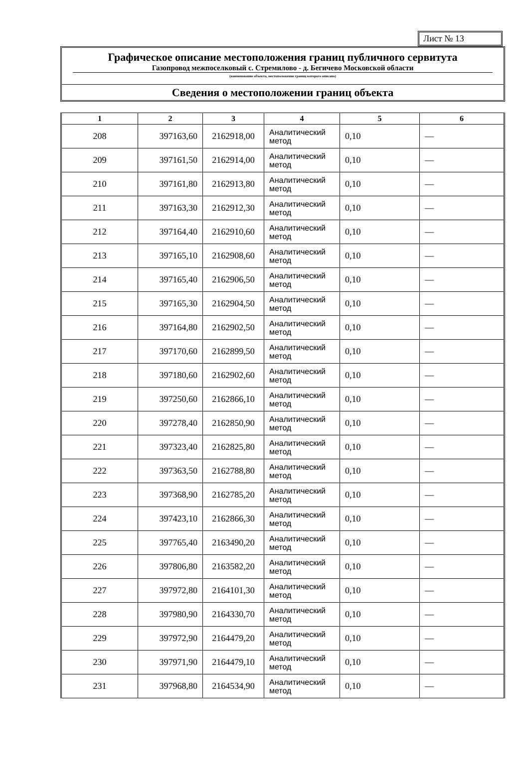Лист № 13
Графическое описание местоположения границ публичного сервитута
Газопровод межпоселковый с. Стремилово - д. Бегичево Московской области
(наименование объекта, местоположение границ которого описано)
Сведения о местоположении границ объекта
| 1 | 2 | 3 | 4 | 5 | 6 |
| --- | --- | --- | --- | --- | --- |
| 208 | 397163,60 | 2162918,00 | Аналитический метод | 0,10 | — |
| 209 | 397161,50 | 2162914,00 | Аналитический метод | 0,10 | — |
| 210 | 397161,80 | 2162913,80 | Аналитический метод | 0,10 | — |
| 211 | 397163,30 | 2162912,30 | Аналитический метод | 0,10 | — |
| 212 | 397164,40 | 2162910,60 | Аналитический метод | 0,10 | — |
| 213 | 397165,10 | 2162908,60 | Аналитический метод | 0,10 | — |
| 214 | 397165,40 | 2162906,50 | Аналитический метод | 0,10 | — |
| 215 | 397165,30 | 2162904,50 | Аналитический метод | 0,10 | — |
| 216 | 397164,80 | 2162902,50 | Аналитический метод | 0,10 | — |
| 217 | 397170,60 | 2162899,50 | Аналитический метод | 0,10 | — |
| 218 | 397180,60 | 2162902,60 | Аналитический метод | 0,10 | — |
| 219 | 397250,60 | 2162866,10 | Аналитический метод | 0,10 | — |
| 220 | 397278,40 | 2162850,90 | Аналитический метод | 0,10 | — |
| 221 | 397323,40 | 2162825,80 | Аналитический метод | 0,10 | — |
| 222 | 397363,50 | 2162788,80 | Аналитический метод | 0,10 | — |
| 223 | 397368,90 | 2162785,20 | Аналитический метод | 0,10 | — |
| 224 | 397423,10 | 2162866,30 | Аналитический метод | 0,10 | — |
| 225 | 397765,40 | 2163490,20 | Аналитический метод | 0,10 | — |
| 226 | 397806,80 | 2163582,20 | Аналитический метод | 0,10 | — |
| 227 | 397972,80 | 2164101,30 | Аналитический метод | 0,10 | — |
| 228 | 397980,90 | 2164330,70 | Аналитический метод | 0,10 | — |
| 229 | 397972,90 | 2164479,20 | Аналитический метод | 0,10 | — |
| 230 | 397971,90 | 2164479,10 | Аналитический метод | 0,10 | — |
| 231 | 397968,80 | 2164534,90 | Аналитический метод | 0,10 | — |